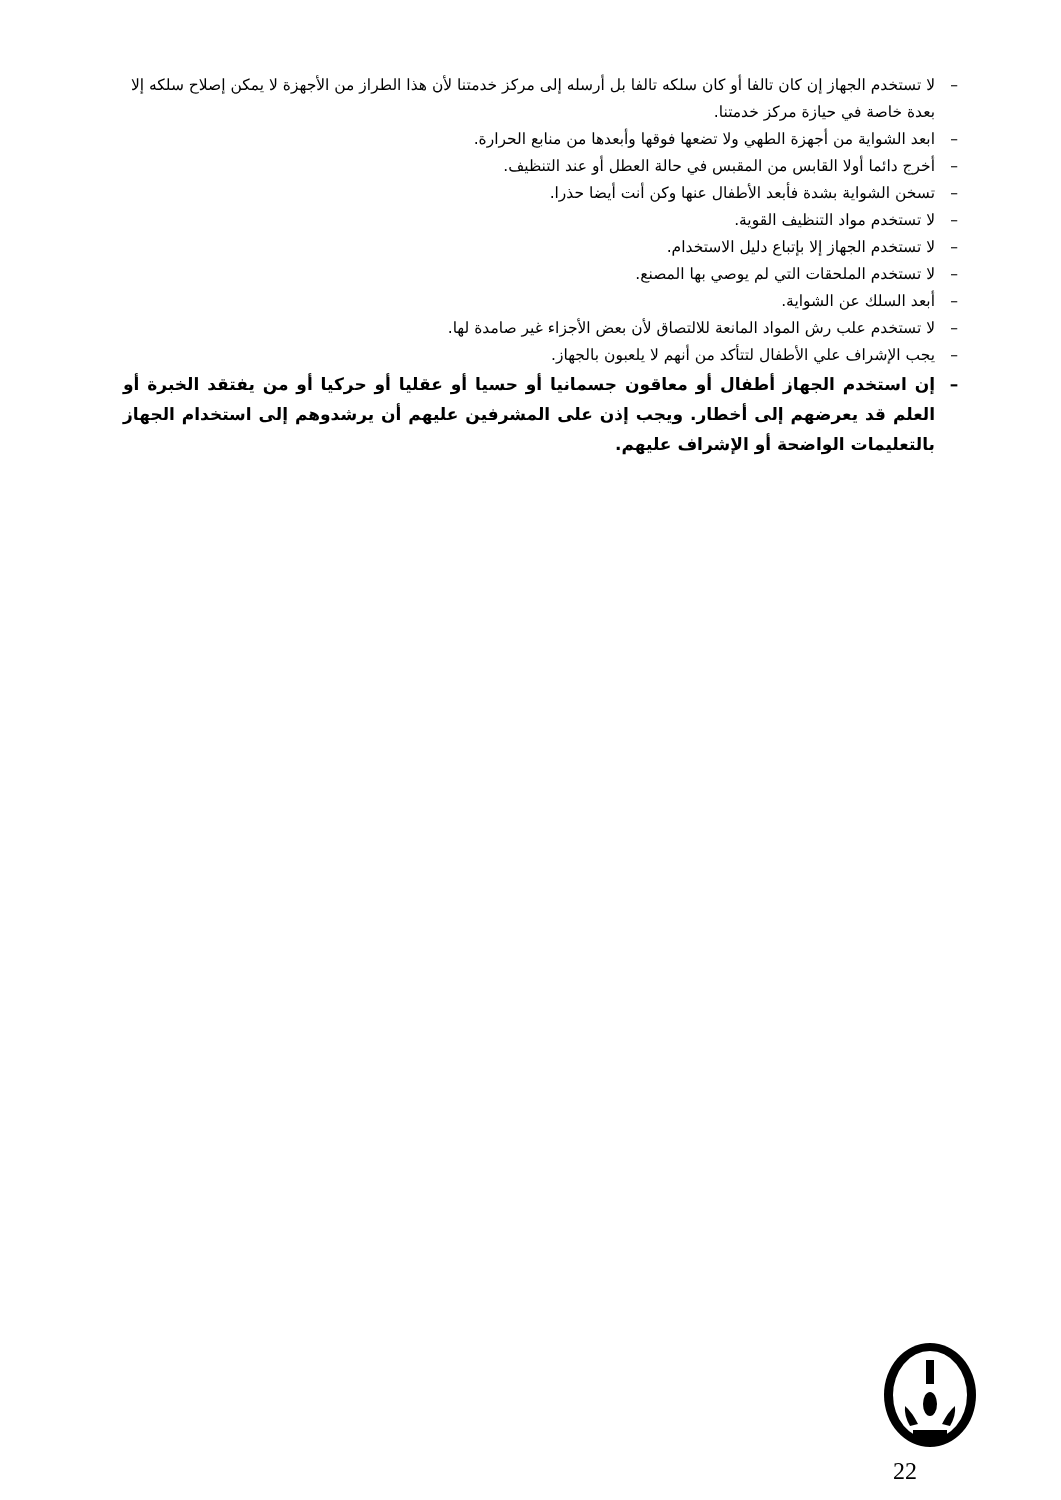– لا تستخدم الجهاز إن كان تالفا أو كان سلكه تالفا بل أرسله إلى مركز خدمتنا لأن هذا الطراز من الأجهزة لا يمكن إصلاح سلكه إلا بعدة خاصة في حيازة مركز خدمتنا.
– ابعد الشواية من أجهزة الطهي ولا تضعها فوقها وأبعدها من منابع الحرارة.
– أخرج دائما أولا القابس من المقبس في حالة العطل أو عند التنظيف.
– تسخن الشواية بشدة فأبعد الأطفال عنها وكن أنت أيضا حذرا.
– لا تستخدم مواد التنظيف القوية.
– لا تستخدم الجهاز إلا بإتباع دليل الاستخدام.
– لا تستخدم الملحقات التي لم يوصي بها المصنع.
– أبعد السلك عن الشواية.
– لا تستخدم علب رش المواد المانعة للالتصاق لأن بعض الأجزاء غير صامدة لها.
– يجب الإشراف علي الأطفال لتتأكد من أنهم لا يلعبون بالجهاز.
– إن استخدم الجهاز أطفال أو معاقون جسمانيا أو حسيا أو عقليا أو حركيا أو من يفتقد الخبرة أو العلم قد يعرضهم إلى أخطار. ويجب إذن على المشرفين عليهم أن يرشدوهم إلى استخدام الجهاز بالتعليمات الواضحة أو الإشراف عليهم.
22